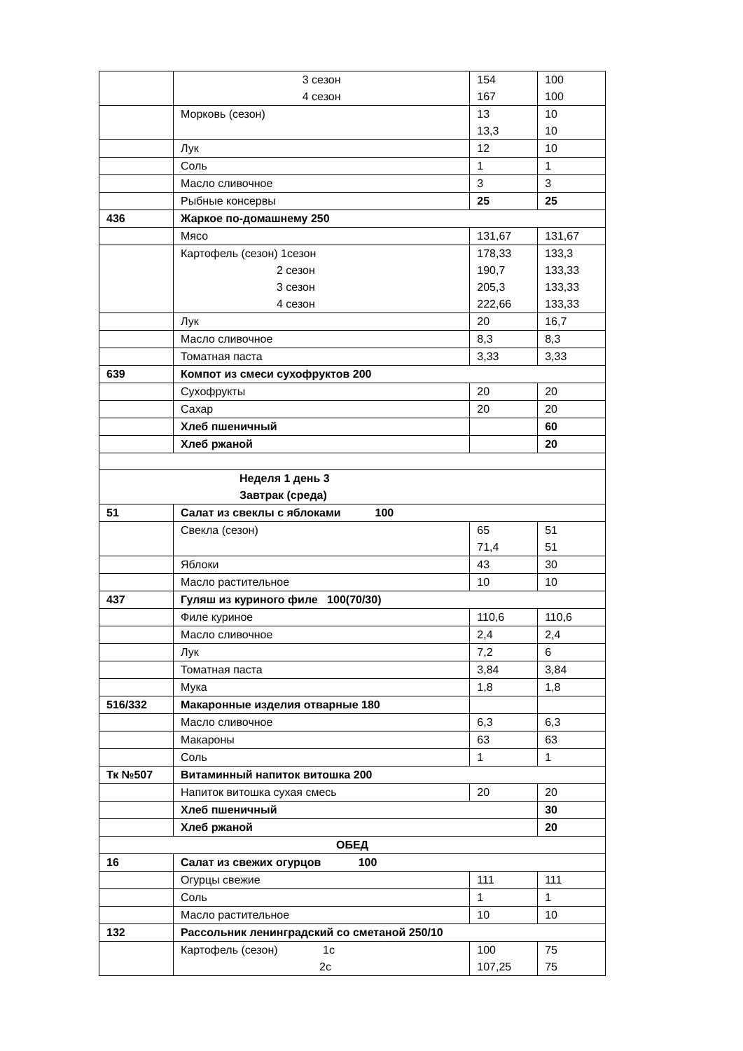| | 3 сезон 4 сезон | 154 167 | 100 100 |
| | Морковь (сезон) | 13 13,3 | 10 10 |
| | Лук | 12 | 10 |
| | Соль | 1 | 1 |
| | Масло сливочное | 3 | 3 |
| | Рыбные консервы | 25 | 25 |
| 436 | Жаркое по-домашнему 250 | | |
| | Мясо | 131,67 | 131,67 |
| | Картофель (сезон) 1сезон 2 сезон 3 сезон 4 сезон | 178,33 190,7 205,3 222,66 | 133,3 133,33 133,33 133,33 |
| | Лук | 20 | 16,7 |
| | Масло сливочное | 8,3 | 8,3 |
| | Томатная паста | 3,33 | 3,33 |
| 639 | Компот из смеси сухофруктов 200 | | |
| | Сухофрукты | 20 | 20 |
| | Сахар | 20 | 20 |
| | Хлеб пшеничный | | 60 |
| | Хлеб ржаной | | 20 |
| Неделя 1 день 3 Завтрак (среда) | | | |
| 51 | Салат из свеклы с яблоками 100 | | |
| | Свекла (сезон) | 65 71,4 | 51 51 |
| | Яблоки | 43 | 30 |
| | Масло растительное | 10 | 10 |
| 437 | Гуляш из куриного филе 100(70/30) | | |
| | Филе куриное | 110,6 | 110,6 |
| | Масло сливочное | 2,4 | 2,4 |
| | Лук | 7,2 | 6 |
| | Томатная паста | 3,84 | 3,84 |
| | Мука | 1,8 | 1,8 |
| 516/332 | Макаронные изделия отварные 180 | | |
| | Масло сливочное | 6,3 | 6,3 |
| | Макароны | 63 | 63 |
| | Соль | 1 | 1 |
| Тк №507 | Витаминный напиток витошка 200 | | |
| | Напиток витошка сухая смесь | 20 | 20 |
| | Хлеб пшеничный | | 30 |
| | Хлеб ржаной | | 20 |
| ОБЕД | | | |
| 16 | Салат из свежих огурцов 100 | | |
| | Огурцы свежие | 111 | 111 |
| | Соль | 1 | 1 |
| | Масло растительное | 10 | 10 |
| 132 | Рассольник ленинградский со сметаной 250/10 | | |
| | Картофель (сезон) 1с 2с | 100 107,25 | 75 75 |